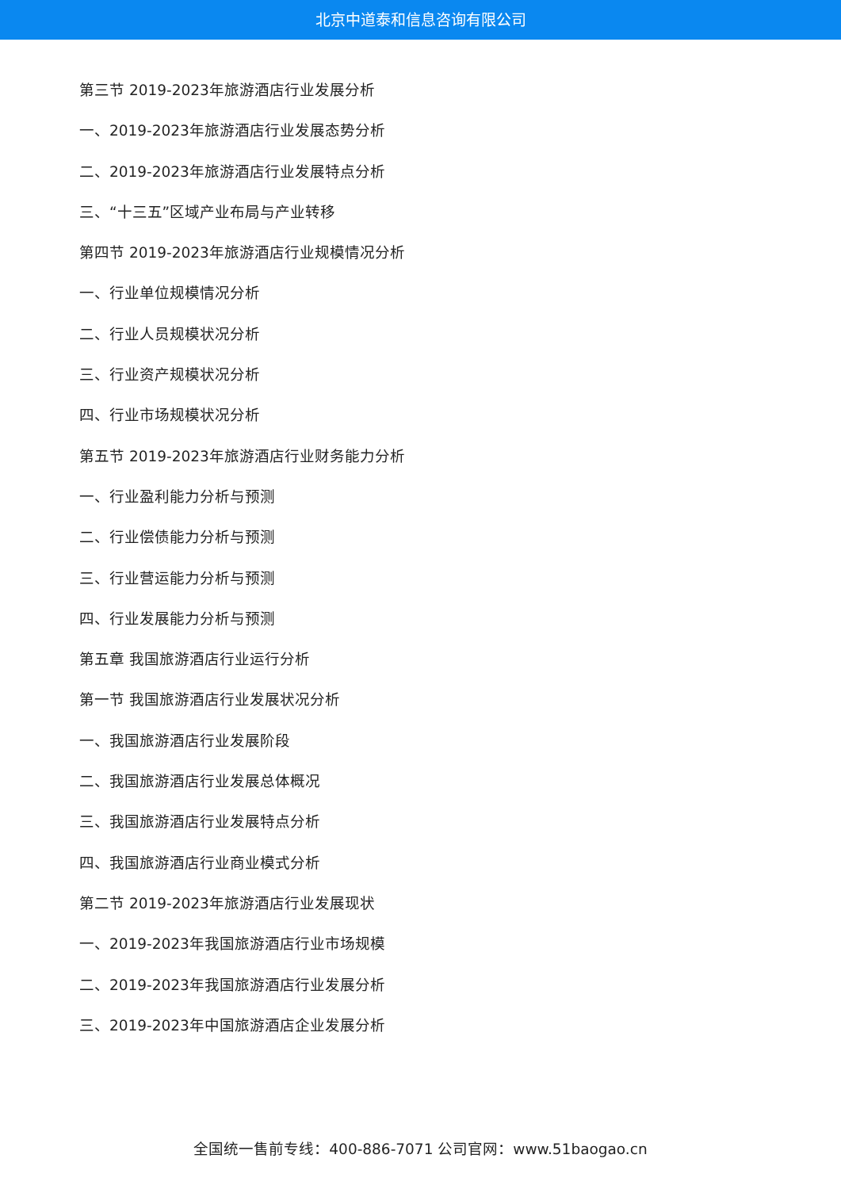北京中道泰和信息咨询有限公司
第三节 2019-2023年旅游酒店行业发展分析
一、2019-2023年旅游酒店行业发展态势分析
二、2019-2023年旅游酒店行业发展特点分析
三、“十三五”区域产业布局与产业转移
第四节 2019-2023年旅游酒店行业规模情况分析
一、行业单位规模情况分析
二、行业人员规模状况分析
三、行业资产规模状况分析
四、行业市场规模状况分析
第五节 2019-2023年旅游酒店行业财务能力分析
一、行业盈利能力分析与预测
二、行业偿债能力分析与预测
三、行业营运能力分析与预测
四、行业发展能力分析与预测
第五章 我国旅游酒店行业运行分析
第一节 我国旅游酒店行业发展状况分析
一、我国旅游酒店行业发展阶段
二、我国旅游酒店行业发展总体概况
三、我国旅游酒店行业发展特点分析
四、我国旅游酒店行业商业模式分析
第二节 2019-2023年旅游酒店行业发展现状
一、2019-2023年我国旅游酒店行业市场规模
二、2019-2023年我国旅游酒店行业发展分析
三、2019-2023年中国旅游酒店企业发展分析
全国统一售前专线：400-886-7071 公司官网：www.51baogao.cn